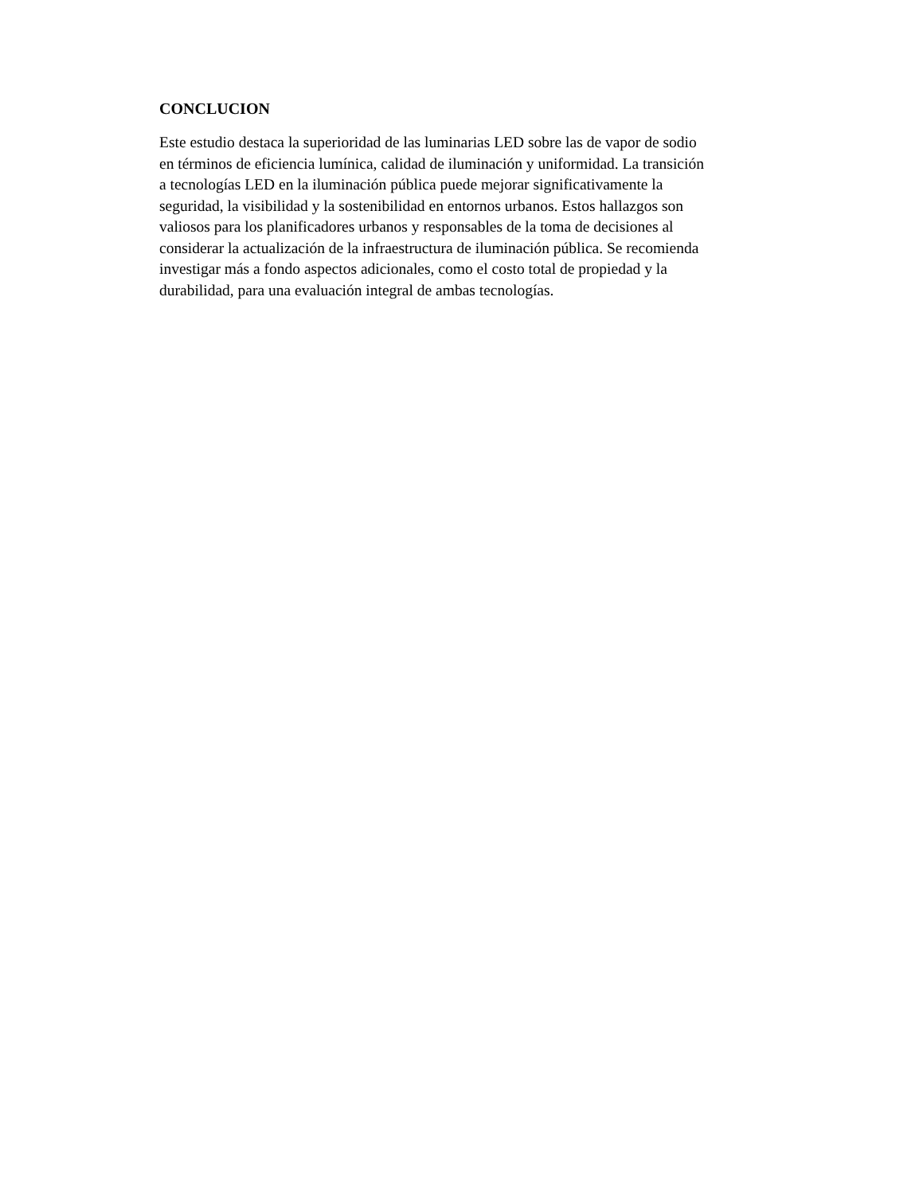CONCLUCION
Este estudio destaca la superioridad de las luminarias LED sobre las de vapor de sodio
en términos de eficiencia lumínica, calidad de iluminación y uniformidad. La transición
a tecnologías LED en la iluminación pública puede mejorar significativamente la
seguridad, la visibilidad y la sostenibilidad en entornos urbanos. Estos hallazgos son
valiosos para los planificadores urbanos y responsables de la toma de decisiones al
considerar la actualización de la infraestructura de iluminación pública. Se recomienda
investigar más a fondo aspectos adicionales, como el costo total de propiedad y la
durabilidad, para una evaluación integral de ambas tecnologías.